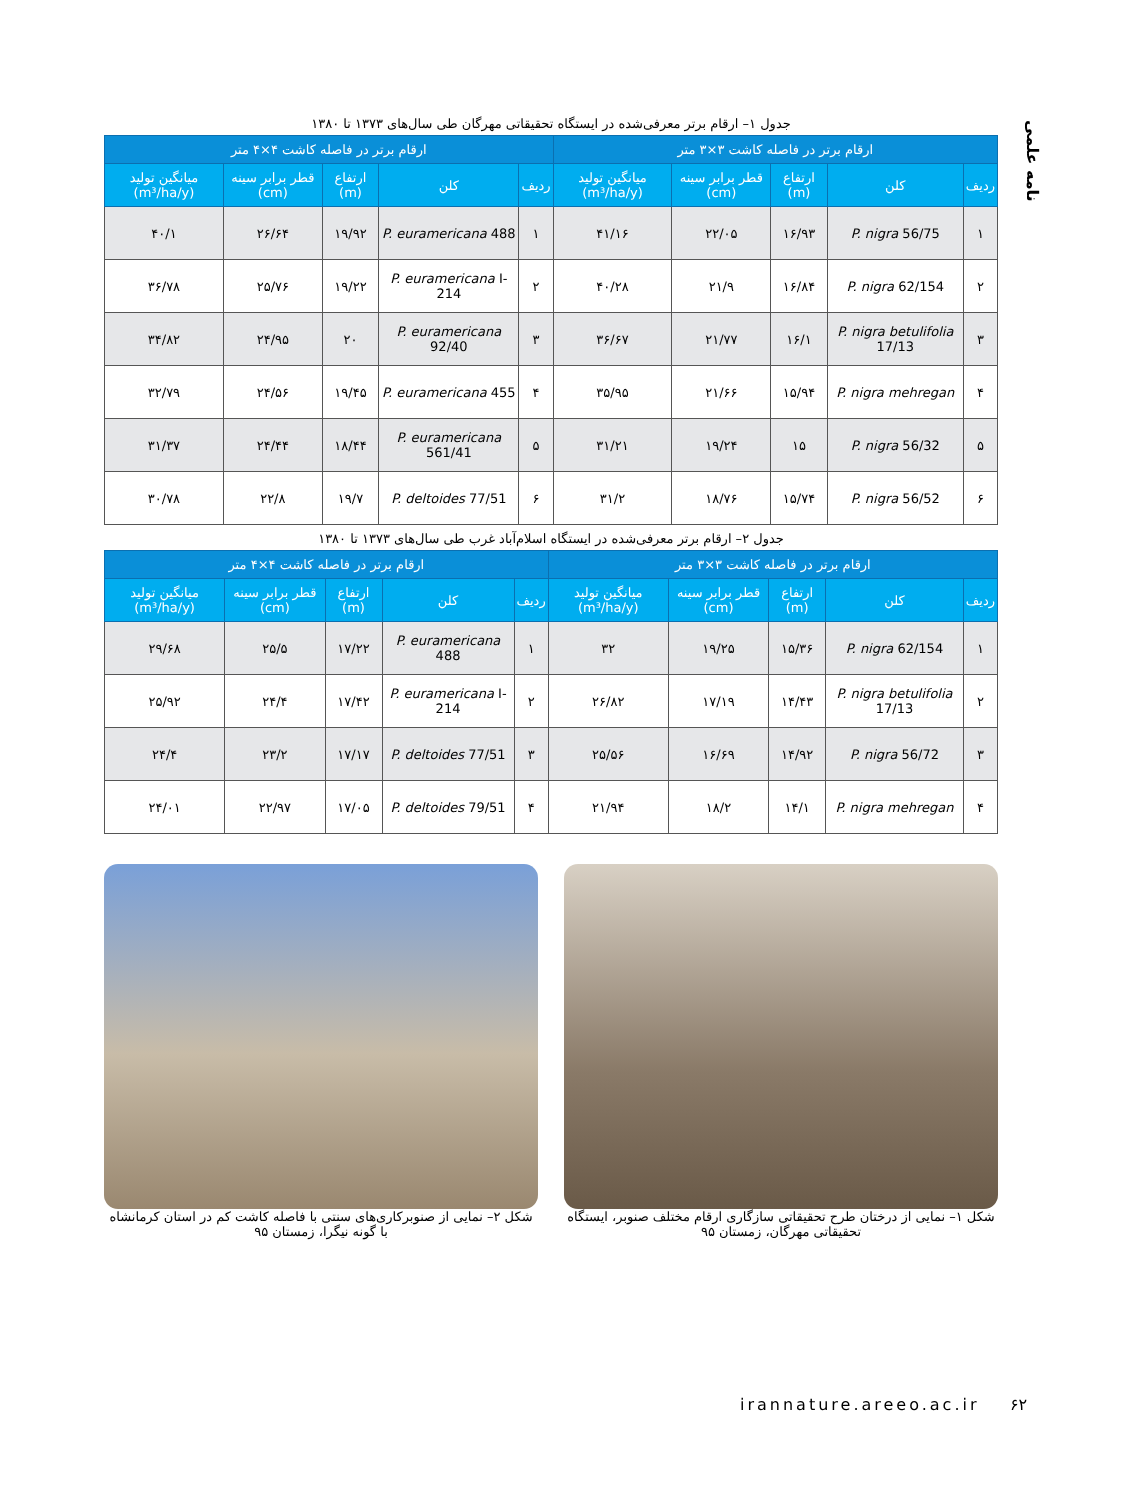نامه علمی
جدول ۱– ارقام برتر معرفی‌شده در ایستگاه تحقیقاتی مهرگان طی سال‌های ۱۳۷۳ تا ۱۳۸۰
| ارقام برتر در فاصله کاشت ۳×۳ متر | | | | | ارقام برتر در فاصله کاشت ۴×۴ متر | | | | |
| --- | --- | --- | --- | --- | --- | --- | --- | --- | --- |
| ردیف | کلن | ارتفاع (m) | قطر برابر سینه (cm) | میانگین تولید (m³/ha/y) | ردیف | کلن | ارتفاع (m) | قطر برابر سینه (cm) | میانگین تولید (m³/ha/y) |
| ۱ | P. nigra 56/75 | ۱۶/۹۳ | ۲۲/۰۵ | ۴۱/۱۶ | ۱ | P. euramericana 488 | ۱۹/۹۲ | ۲۶/۶۴ | ۴۰/۱ |
| ۲ | P. nigra 62/154 | ۱۶/۸۴ | ۲۱/۹ | ۴۰/۲۸ | ۲ | P. euramericana I-214 | ۱۹/۲۲ | ۲۵/۷۶ | ۳۶/۷۸ |
| ۳ | P. nigra betulifolia 17/13 | ۱۶/۱ | ۲۱/۷۷ | ۳۶/۶۷ | ۳ | P. euramericana 92/40 | ۲۰ | ۲۴/۹۵ | ۳۴/۸۲ |
| ۴ | P. nigra mehregan | ۱۵/۹۴ | ۲۱/۶۶ | ۳۵/۹۵ | ۴ | P. euramericana 455 | ۱۹/۴۵ | ۲۴/۵۶ | ۳۲/۷۹ |
| ۵ | P. nigra 56/32 | ۱۵ | ۱۹/۲۴ | ۳۱/۲۱ | ۵ | P. euramericana 561/41 | ۱۸/۴۴ | ۲۴/۴۴ | ۳۱/۳۷ |
| ۶ | P. nigra 56/52 | ۱۵/۷۴ | ۱۸/۷۶ | ۳۱/۲ | ۶ | P. deltoides 77/51 | ۱۹/۷ | ۲۲/۸ | ۳۰/۷۸ |
جدول ۲– ارقام برتر معرفی‌شده در ایستگاه اسلام‌آباد غرب طی سال‌های ۱۳۷۳ تا ۱۳۸۰
| ارقام برتر در فاصله کاشت ۳×۳ متر | | | | | ارقام برتر در فاصله کاشت ۴×۴ متر | | | | |
| --- | --- | --- | --- | --- | --- | --- | --- | --- | --- |
| ردیف | کلن | ارتفاع (m) | قطر برابر سینه (cm) | میانگین تولید (m³/ha/y) | ردیف | کلن | ارتفاع (m) | قطر برابر سینه (cm) | میانگین تولید (m³/ha/y) |
| ۱ | P. nigra 62/154 | ۱۵/۳۶ | ۱۹/۲۵ | ۳۲ | ۱ | P. euramericana 488 | ۱۷/۲۲ | ۲۵/۵ | ۲۹/۶۸ |
| ۲ | P. nigra betulifolia 17/13 | ۱۴/۴۳ | ۱۷/۱۹ | ۲۶/۸۲ | ۲ | P. euramericana I-214 | ۱۷/۴۲ | ۲۴/۴ | ۲۵/۹۲ |
| ۳ | P. nigra 56/72 | ۱۴/۹۲ | ۱۶/۶۹ | ۲۵/۵۶ | ۳ | P. deltoides 77/51 | ۱۷/۱۷ | ۲۳/۲ | ۲۴/۴ |
| ۴ | P. nigra mehregan | ۱۴/۱ | ۱۸/۲ | ۲۱/۹۴ | ۴ | P. deltoides 79/51 | ۱۷/۰۵ | ۲۲/۹۷ | ۲۴/۰۱ |
شکل ۱– نمایی از درختان طرح تحقیقاتی سازگاری ارقام مختلف صنوبر، ایستگاه تحقیقاتی مهرگان، زمستان ۹۵
شکل ۲– نمایی از صنوبرکاری‌های سنتی با فاصله کاشت کم در استان کرمانشاه با گونه نیگرا، زمستان ۹۵
irannature.areeo.ac.ir ۶۲